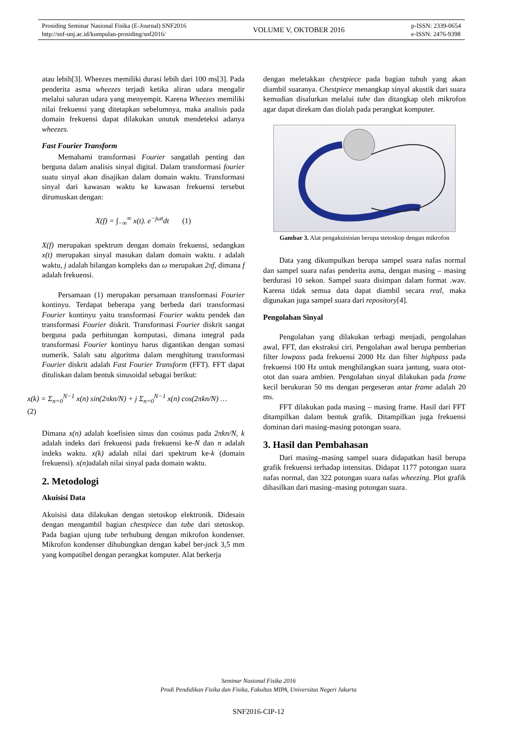Prosiding Seminar Nasional Fisika (E-Journal) SNF2016
http://snf-unj.ac.id/kumpulan-prosiding/snf2016/
VOLUME V, OKTOBER 2016
p-ISSN: 2339-0654
e-ISSN: 2476-9398
atau lebih[3]. Wheezes memiliki durasi lebih dari 100 ms[3]. Pada penderita asma wheezes terjadi ketika aliran udara mengalir melalui saluran udara yang menyempit. Karena Wheezes memiliki nilai frekuensi yang ditetapkan sebelumnya, maka analisis pada domain frekuensi dapat dilakukan unutuk mendeteksi adanya wheezes.
Fast Fourier Transform
Memahami transformasi Fourier sangatlah penting dan berguna dalam analisis sinyal digital. Dalam transformasi fourier suatu sinyal akan disajikan dalam domain waktu. Transformasi sinyal dari kawasan waktu ke kawasan frekuensi tersebut dirumuskan dengan:
X(f) = ∫<sub>−∞</sub><sup>∞</sup> x(t). e<sup>−jωt</sup>dt (1)
X(f) merupakan spektrum dengan domain frekuensi, sedangkan x(t) merupakan sinyal masukan dalam domain waktu. t adalah waktu, j adalah bilangan kompleks dan ω merupakan 2πf, dimana f adalah frekuensi.
Persamaan (1) merupakan persamaan transformasi Fourier kontinyu. Terdapat beberapa yang berbeda dari transformasi Fourier kontinyu yaitu transformasi Fourier waktu pendek dan transformasi Fourier diskrit. Transformasi Fourier diskrit sangat berguna pada perhitungan komputasi, dimana integral pada transformasi Fourier kontinyu harus digantikan dengan sumasi numerik. Salah satu algoritma dalam menghitung transformasi Fourier diskrit adalah Fast Fourier Transform (FFT). FFT dapat dituliskan dalam bentuk sinusoidal sebagai berikut:
x(k) = Σ<sub>n=0</sub><sup>N−1</sup> x(n) sin(2πkn/N) + j Σ<sub>n=0</sub><sup>N−1</sup> x(n) cos(2πkn/N) … (2)
Dimana x(n) adalah koefisien sinus dan cosinus pada 2πkn/N, k adalah indeks dari frekuensi pada frekuensi ke-N dan n adalah indeks waktu. x(k) adalah nilai dari spektrum ke-k (domain frekuensi). x(n) adalah nilai sinyal pada domain waktu.
2. Metodologi
Akuisisi Data
Akuisisi data dilakukan dengan stetoskop elektronik. Didesain dengan mengambil bagian chestpiece dan tube dari stetoskop. Pada bagian ujung tube terhubung dengan mikrofon kondenser. Mikrofon kondenser dihubungkan dengan kabel ber-jack 3,5 mm yang kompatibel dengan perangkat komputer. Alat berkerja
dengan meletakkan chestpiece pada bagian tubuh yang akan diambil suaranya. Chestpiece menangkap sinyal akustik dari suara kemudian disalurkan melalui tube dan ditangkap oleh mikrofon agar dapat direkam dan diolah pada perangkat komputer.
Gambar 3. Alat pengakuisisian berupa stetoskop dengan mikrofon
Data yang dikumpulkan berupa sampel suara nafas normal dan sampel suara nafas penderita asma, dengan masing – masing berdurasi 10 sekon. Sampel suara disimpan dalam format .wav. Karena tidak semua data dapat diambil secara real, maka digunakan juga sampel suara dari repository[4].
Pengolahan Sinyal
Pengolahan yang dilakukan terbagi menjadi, pengolahan awal, FFT, dan ekstraksi ciri. Pengolahan awal berupa pemberian filter lowpass pada frekuensi 2000 Hz dan filter highpass pada frekuensi 100 Hz untuk menghilangkan suara jantung, suara otot-otot dan suara ambien. Pengolahan sinyal dilakukan pada frame kecil berukuran 50 ms dengan pergeseran antar frame adalah 20 ms.
FFT dilakukan pada masing – masing frame. Hasil dari FFT ditampilkan dalam bentuk grafik. Ditampilkan juga frekuensi dominan dari masing-masing potongan suara.
3. Hasil dan Pembahasan
Dari masing–masing sampel suara didapatkan hasil berupa grafik frekuensi terhadap intensitas. Didapat 1177 potongan suara nafas normal, dan 322 potongan suara nafas wheezing. Plot grafik dihasilkan dari masing–masing potongan suara.
Seminar Nasional Fisika 2016
Prodi Pendidikan Fisika dan Fisika, Fakultas MIPA, Universitas Negeri Jakarta
SNF2016-CIP-12